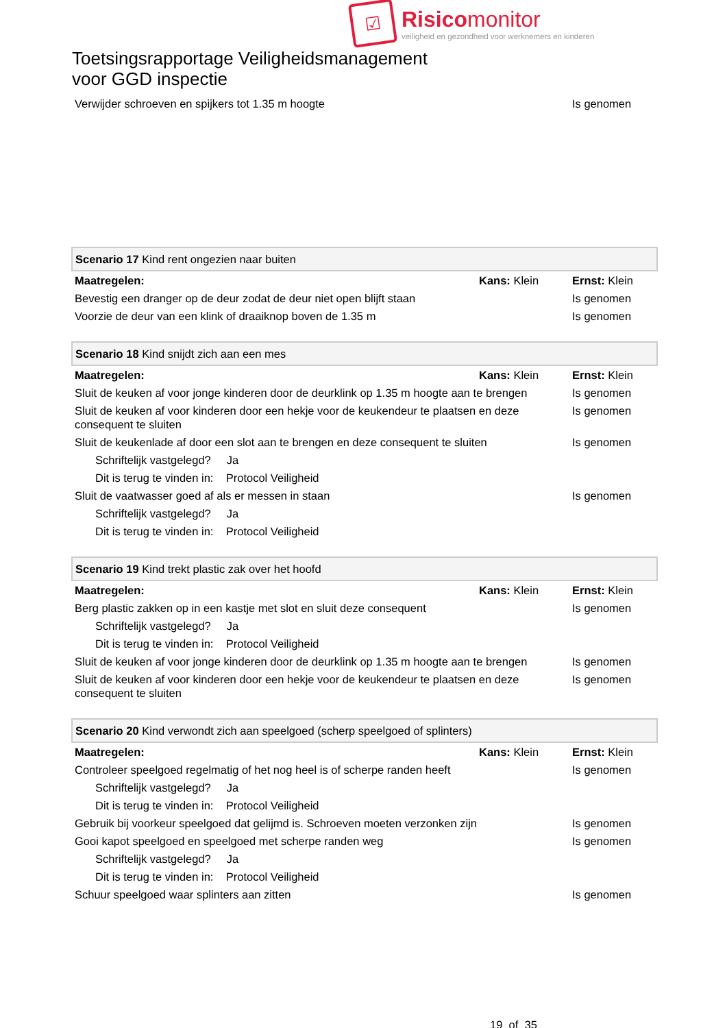☑
Risicomonitor
veiligheid en gezondheid voor werknemers en kinderen
Toetsingsrapportage Veiligheidsmanagement
voor GGD inspectie
| Verwijder schroeven en spijkers tot 1.35 m hoogte | | Is genomen |
| Scenario 17 Kind rent ongezien naar buiten | | |
| Maatregelen: | Kans: Klein | Ernst: Klein |
| Bevestig een dranger op de deur zodat de deur niet open blijft staan | | Is genomen |
| Voorzie de deur van een klink of draaiknop boven de 1.35 m | | Is genomen |
| Scenario 18 Kind snijdt zich aan een mes | | |
| Maatregelen: | Kans: Klein | Ernst: Klein |
| Sluit de keuken af voor jonge kinderen door de deurklink op 1.35 m hoogte aan te brengen | | Is genomen |
| Sluit de keuken af voor kinderen door een hekje voor de keukendeur te plaatsen en deze consequent te sluiten | | Is genomen |
| Sluit de keukenlade af door een slot aan te brengen en deze consequent te sluiten | | Is genomen |
| Schriftelijk vastgelegd? Ja | | |
| Dit is terug te vinden in: Protocol Veiligheid | | |
| Sluit de vaatwasser goed af als er messen in staan | | Is genomen |
| Schriftelijk vastgelegd? Ja | | |
| Dit is terug te vinden in: Protocol Veiligheid | | |
| Scenario 19 Kind trekt plastic zak over het hoofd | | |
| Maatregelen: | Kans: Klein | Ernst: Klein |
| Berg plastic zakken op in een kastje met slot en sluit deze consequent | | Is genomen |
| Schriftelijk vastgelegd? Ja | | |
| Dit is terug te vinden in: Protocol Veiligheid | | |
| Sluit de keuken af voor jonge kinderen door de deurklink op 1.35 m hoogte aan te brengen | | Is genomen |
| Sluit de keuken af voor kinderen door een hekje voor de keukendeur te plaatsen en deze consequent te sluiten | | Is genomen |
| Scenario 20 Kind verwondt zich aan speelgoed (scherp speelgoed of splinters) | | |
| Maatregelen: | Kans: Klein | Ernst: Klein |
| Controleer speelgoed regelmatig of het nog heel is of scherpe randen heeft | | Is genomen |
| Schriftelijk vastgelegd? Ja | | |
| Dit is terug te vinden in: Protocol Veiligheid | | |
| Gebruik bij voorkeur speelgoed dat gelijmd is. Schroeven moeten verzonken zijn | | Is genomen |
| Gooi kapot speelgoed en speelgoed met scherpe randen weg | | Is genomen |
| Schriftelijk vastgelegd? Ja | | |
| Dit is terug te vinden in: Protocol Veiligheid | | |
| Schuur speelgoed waar splinters aan zitten | | Is genomen |
19 of 35